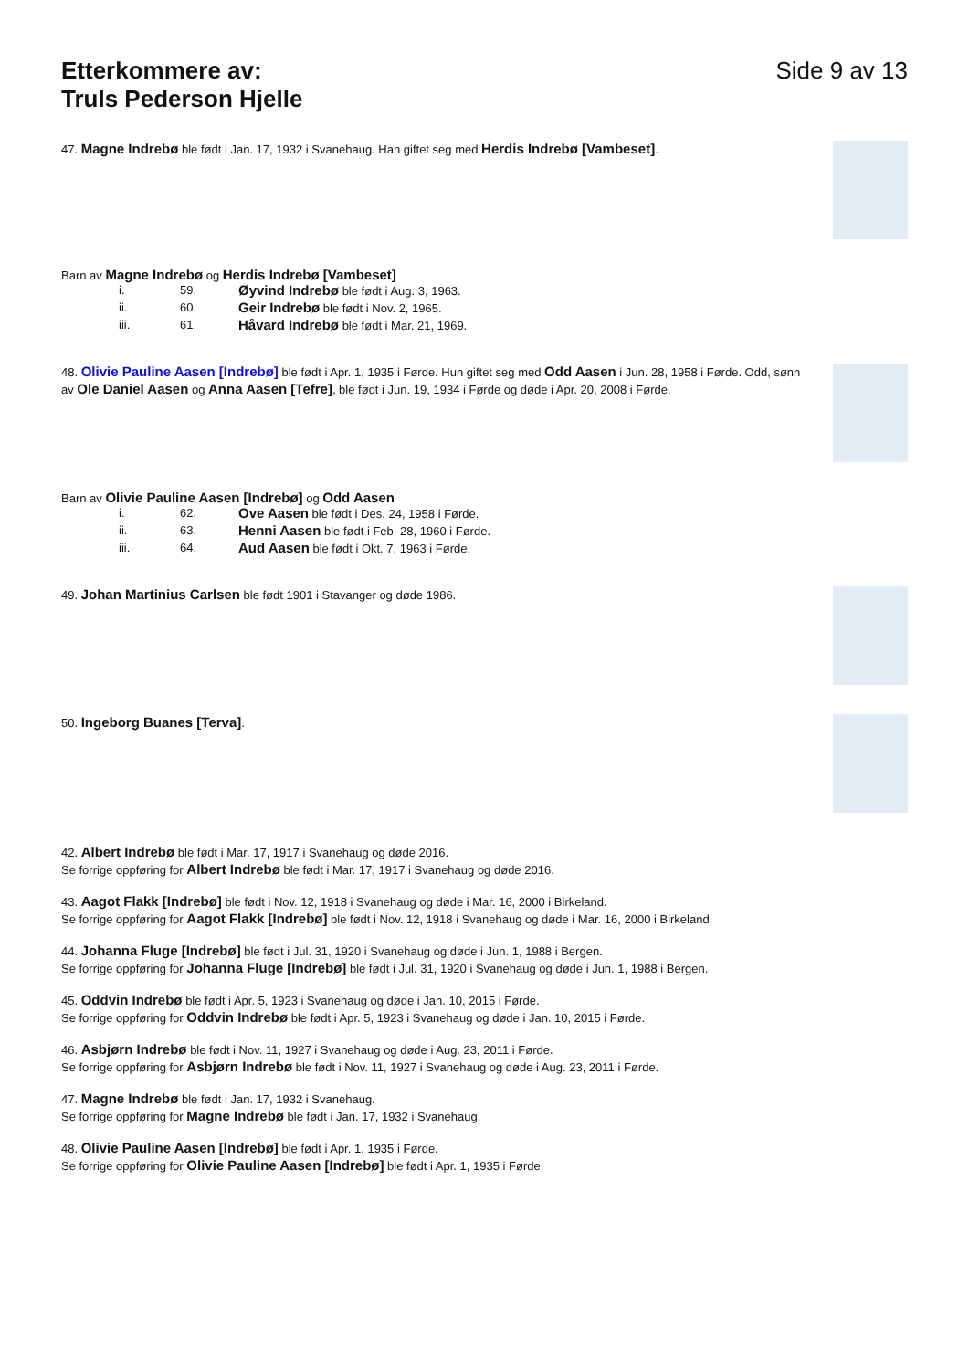Etterkommere av:
Truls Pederson Hjelle
Side 9 av 13
47. Magne Indrebø ble født i Jan. 17, 1932 i Svanehaug. Han giftet seg med Herdis Indrebø [Vambeset].
Barn av Magne Indrebø og Herdis Indrebø [Vambeset]
i. 59. Øyvind Indrebø ble født i Aug. 3, 1963.
ii. 60. Geir Indrebø ble født i Nov. 2, 1965.
iii. 61. Håvard Indrebø ble født i Mar. 21, 1969.
48. Olivie Pauline Aasen [Indrebø] ble født i Apr. 1, 1935 i Førde. Hun giftet seg med Odd Aasen i Jun. 28, 1958 i Førde. Odd, sønn av Ole Daniel Aasen og Anna Aasen [Tefre], ble født i Jun. 19, 1934 i Førde og døde i Apr. 20, 2008 i Førde.
Barn av Olivie Pauline Aasen [Indrebø] og Odd Aasen
i. 62. Ove Aasen ble født i Des. 24, 1958 i Førde.
ii. 63. Henni Aasen ble født i Feb. 28, 1960 i Førde.
iii. 64. Aud Aasen ble født i Okt. 7, 1963 i Førde.
49. Johan Martinius Carlsen ble født 1901 i Stavanger og døde 1986.
50. Ingeborg Buanes [Terva].
42. Albert Indrebø ble født i Mar. 17, 1917 i Svanehaug og døde 2016.
Se forrige oppføring for Albert Indrebø ble født i Mar. 17, 1917 i Svanehaug og døde 2016.
43. Aagot Flakk [Indrebø] ble født i Nov. 12, 1918 i Svanehaug og døde i Mar. 16, 2000 i Birkeland.
Se forrige oppføring for Aagot Flakk [Indrebø] ble født i Nov. 12, 1918 i Svanehaug og døde i Mar. 16, 2000 i Birkeland.
44. Johanna Fluge [Indrebø] ble født i Jul. 31, 1920 i Svanehaug og døde i Jun. 1, 1988 i Bergen.
Se forrige oppføring for Johanna Fluge [Indrebø] ble født i Jul. 31, 1920 i Svanehaug og døde i Jun. 1, 1988 i Bergen.
45. Oddvin Indrebø ble født i Apr. 5, 1923 i Svanehaug og døde i Jan. 10, 2015 i Førde.
Se forrige oppføring for Oddvin Indrebø ble født i Apr. 5, 1923 i Svanehaug og døde i Jan. 10, 2015 i Førde.
46. Asbjørn Indrebø ble født i Nov. 11, 1927 i Svanehaug og døde i Aug. 23, 2011 i Førde.
Se forrige oppføring for Asbjørn Indrebø ble født i Nov. 11, 1927 i Svanehaug og døde i Aug. 23, 2011 i Førde.
47. Magne Indrebø ble født i Jan. 17, 1932 i Svanehaug.
Se forrige oppføring for Magne Indrebø ble født i Jan. 17, 1932 i Svanehaug.
48. Olivie Pauline Aasen [Indrebø] ble født i Apr. 1, 1935 i Førde.
Se forrige oppføring for Olivie Pauline Aasen [Indrebø] ble født i Apr. 1, 1935 i Førde.